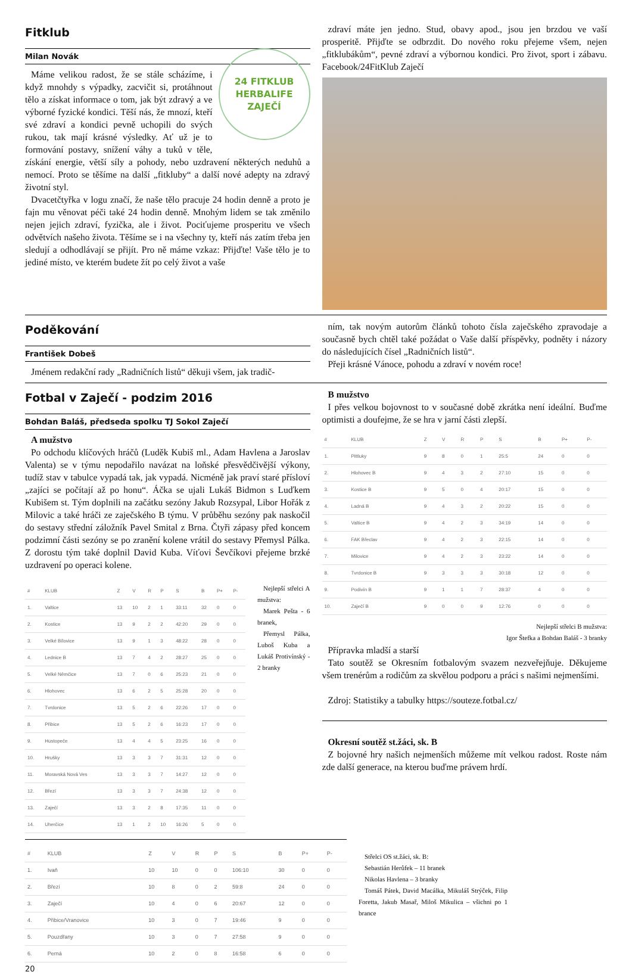Fitklub
24 FITKLUB
HERBALIFE
ZAJEČÍ
Milan Novák
Máme velikou radost, že se stále scházíme, i když mnohdy s výpadky, zacvičit si, protáhnout tělo a získat informace o tom, jak být zdravý a ve výborné fyzické kondici. Těší nás, že mnozí, kteří své zdraví a kondici pevně uchopili do svých rukou, tak mají krásné výsledky. Ať už je to formování postavy, snížení váhy a tuků v těle, získání energie, větší síly a pohody, nebo uzdravení některých neduhů a nemocí. Proto se těšíme na další „fitkluby“ a další nové adepty na zdravý životní styl.
Dvacetčtyřka v logu značí, že naše tělo pracuje 24 hodin denně a proto je fajn mu věnovat péči také 24 hodin denně. Mnohým lidem se tak změnilo nejen jejich zdraví, fyzička, ale i život. Pociťujeme prosperitu ve všech odvětvích našeho života. Těšíme se i na všechny ty, kteří nás zatím třeba jen sledují a odhodlávají se přijít. Pro ně máme vzkaz: Přijďte! Vaše tělo je to jediné místo, ve kterém budete žít po celý život a vaše
zdraví máte jen jedno. Stud, obavy apod., jsou jen brzdou ve vaší prosperitě. Přijďte se odbrzdit. Do nového roku přejeme všem, nejen „fitklubákům“, pevné zdraví a výbornou kondici. Pro život, sport i zábavu. Facebook/24FitKlub Zaječí
Poděkování
František Dobeš
Jménem redakční rady „Radničních listů“ děkuji všem, jak tradič-
ním, tak novým autorům článků tohoto čísla zaječského zpravodaje a současně bych chtěl také požádat o Vaše další příspěvky, podněty i názory do následujících čísel „Radničních listů“.
Přeji krásné Vánoce, pohodu a zdraví v novém roce!
Fotbal v Zaječí - podzim 2016
Bohdan Baláš, předseda spolku TJ Sokol Zaječí
A mužstvo
Po odchodu klíčových hráčů (Luděk Kubiš ml., Adam Havlena a Jaroslav Valenta) se v týmu nepodařilo navázat na loňské přesvědčivější výkony, tudíž stav v tabulce vypadá tak, jak vypadá. Nicméně jak praví staré přísloví „zajíci se počítají až po honu“. Áčka se ujali Lukáš Bidmon s Luďkem Kubišem st. Tým doplnili na začátku sezóny Jakub Rozsypal, Libor Hořák z Milovic a také hráči ze zaječského B týmu. V průběhu sezóny pak naskočil do sestavy střední záložník Pavel Smital z Brna. Čtyři zápasy před koncem podzimní části sezóny se po zranění kolene vrátil do sestavy Přemysl Pálka. Z dorostu tým také doplnil David Kuba. Víťovi Ševčíkovi přejeme brzké uzdravení po operaci kolene.
| # | KLUB | Z | V | R | P | S | B | P+ | P- |
| --- | --- | --- | --- | --- | --- | --- | --- | --- | --- |
| 1. | Valtice | 13 | 10 | 2 | 1 | 33:11 | 32 | 0 | 0 |
| 2. | Kostice | 13 | 9 | 2 | 2 | 42:20 | 29 | 0 | 0 |
| 3. | Velké Bílovice | 13 | 9 | 1 | 3 | 48:22 | 28 | 0 | 0 |
| 4. | Lednice B | 13 | 7 | 4 | 2 | 28:27 | 25 | 0 | 0 |
| 5. | Velké Němčice | 13 | 7 | 0 | 6 | 25:23 | 21 | 0 | 0 |
| 6. | Hlohovec | 13 | 6 | 2 | 5 | 25:28 | 20 | 0 | 0 |
| 7. | Tvrdonice | 13 | 5 | 2 | 6 | 22:26 | 17 | 0 | 0 |
| 8. | Přibice | 13 | 5 | 2 | 6 | 16:23 | 17 | 0 | 0 |
| 9. | Hustopeče | 13 | 4 | 4 | 5 | 23:25 | 16 | 0 | 0 |
| 10. | Hrušky | 13 | 3 | 3 | 7 | 31:31 | 12 | 0 | 0 |
| 11. | Moravská Nová Ves | 13 | 3 | 3 | 7 | 14:27 | 12 | 0 | 0 |
| 12. | Březí | 13 | 3 | 3 | 7 | 24:38 | 12 | 0 | 0 |
| 13. | Zaječí | 13 | 3 | 2 | 8 | 17:35 | 11 | 0 | 0 |
| 14. | Uherčice | 13 | 1 | 2 | 10 | 16:26 | 5 | 0 | 0 |
Nejlepší střelci A mužstva:
Marek Pešta - 6 branek,
Přemysl Pálka, Luboš Kuba a Lukáš Protivínský - 2 branky
B mužstvo
I přes velkou bojovnost to v současné době zkrátka není ideální. Buďme optimisti a doufejme, že se hra v jarní části zlepší.
| # | KLUB | Z | V | R | P | S | B | P+ | P- |
| --- | --- | --- | --- | --- | --- | --- | --- | --- | --- |
| 1. | Pittluky | 9 | 8 | 0 | 1 | 25:5 | 24 | 0 | 0 |
| 2. | Hlohovec B | 9 | 4 | 3 | 2 | 27:10 | 15 | 0 | 0 |
| 3. | Kostice B | 9 | 5 | 0 | 4 | 20:17 | 15 | 0 | 0 |
| 4. | Ladná B | 9 | 4 | 3 | 2 | 20:22 | 15 | 0 | 0 |
| 5. | Valtice B | 9 | 4 | 2 | 3 | 34:19 | 14 | 0 | 0 |
| 6. | FAK Břeclav | 9 | 4 | 2 | 3 | 22:15 | 14 | 0 | 0 |
| 7. | Milovice | 9 | 4 | 2 | 3 | 23:22 | 14 | 0 | 0 |
| 8. | Tvrdonice B | 9 | 3 | 3 | 3 | 30:18 | 12 | 0 | 0 |
| 9. | Podivín B | 9 | 1 | 1 | 7 | 28:37 | 4 | 0 | 0 |
| 10. | Zaječí B | 9 | 0 | 0 | 9 | 12:76 | 0 | 0 | 0 |
Nejlepší střelci B mužstva:
Igor Štefka a Bohdan Baláš - 3 branky
Přípravka mladší a starší
Tato soutěž se Okresním fotbalovým svazem nezveřejňuje. Děkujeme všem trenérům a rodičům za skvělou podporu a práci s našimi nejmenšími.
Zdroj: Statistiky a tabulky https://souteze.fotbal.cz/
Okresní soutěž st.žáci, sk. B
Z bojovné hry našich nejmenších můžeme mít velkou radost. Roste nám zde další generace, na kterou buďme právem hrdí.
| # | KLUB | Z | V | R | P | S | B | P+ | P- |
| --- | --- | --- | --- | --- | --- | --- | --- | --- | --- |
| 1. | Ivaň | 10 | 10 | 0 | 0 | 106:10 | 30 | 0 | 0 |
| 2. | Březí | 10 | 8 | 0 | 2 | 59:8 | 24 | 0 | 0 |
| 3. | Zaječí | 10 | 4 | 0 | 6 | 20:67 | 12 | 0 | 0 |
| 4. | Přibice/Vranovice | 10 | 3 | 0 | 7 | 19:46 | 9 | 0 | 0 |
| 5. | Pouzdřany | 10 | 3 | 0 | 7 | 27:58 | 9 | 0 | 0 |
| 6. | Perná | 10 | 2 | 0 | 8 | 16:58 | 6 | 0 | 0 |
Střelci OS st.žáci, sk. B:
Sebastián Herůfek – 11 branek
Nikolas Havlena – 3 branky
Tomáš Pátek, David Macálka, Mikuláš Strýček, Filip Foretta, Jakub Masař, Miloš Mikulica – všichni po 1 brance
20